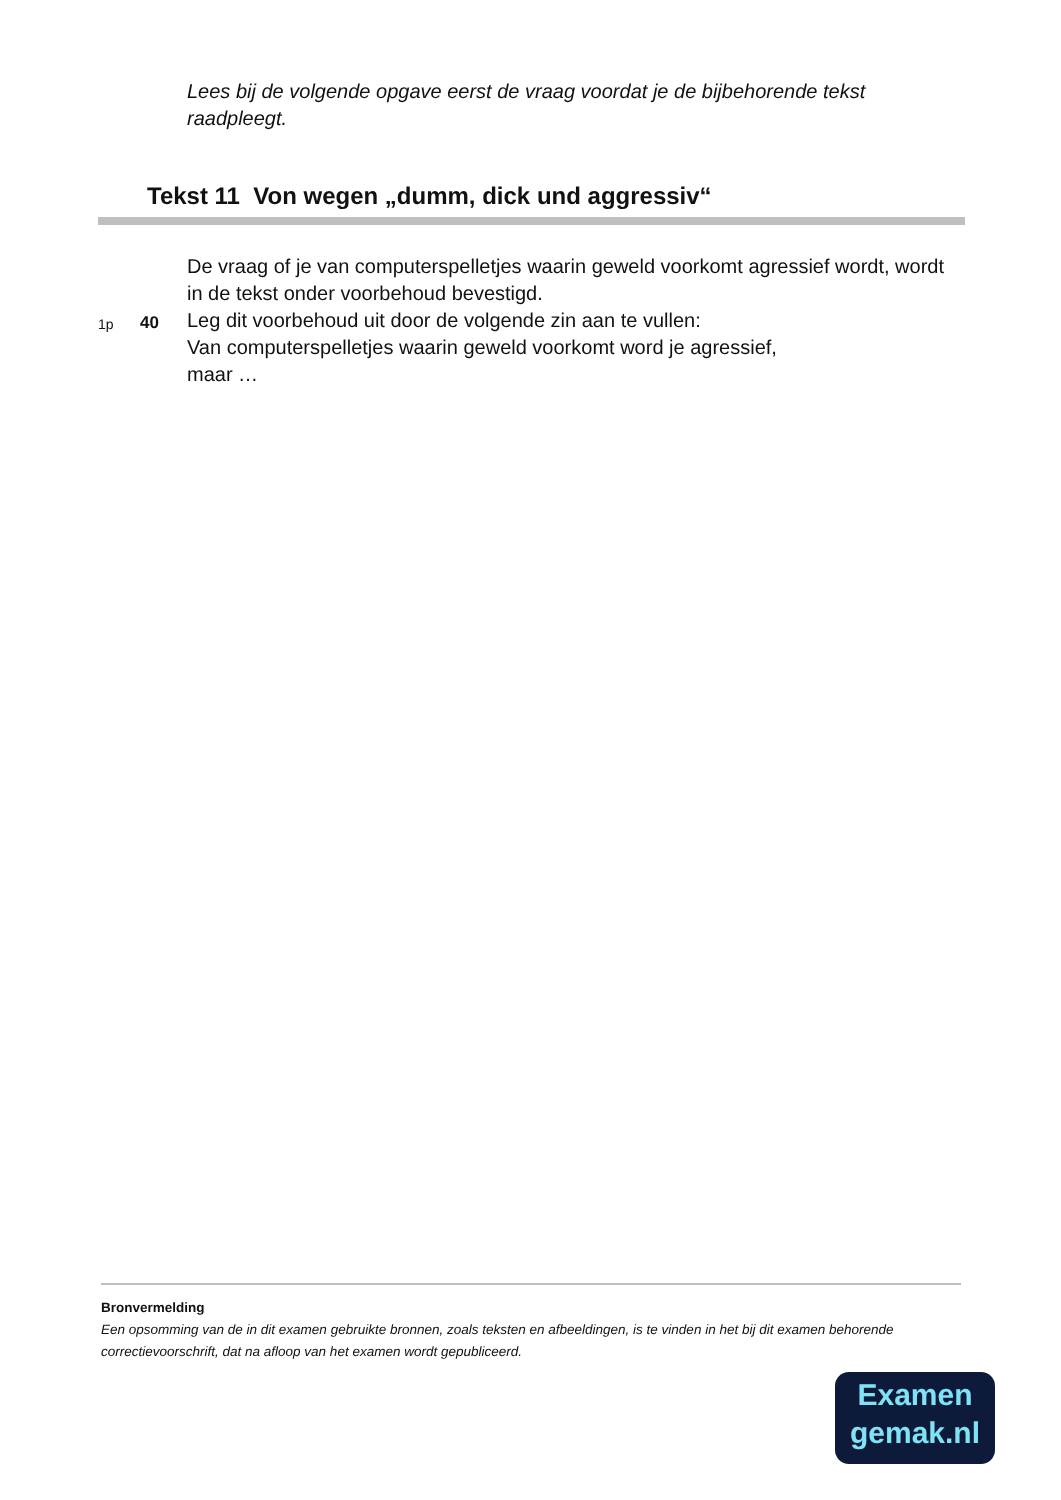Lees bij de volgende opgave eerst de vraag voordat je de bijbehorende tekst raadpleegt.
Tekst 11 Von wegen „dumm, dick und aggressiv“
De vraag of je van computerspelletjes waarin geweld voorkomt agressief wordt, wordt in de tekst onder voorbehoud bevestigd.
1p
40
Leg dit voorbehoud uit door de volgende zin aan te vullen:
Van computerspelletjes waarin geweld voorkomt word je agressief,
maar …
Bronvermelding
Een opsomming van de in dit examen gebruikte bronnen, zoals teksten en afbeeldingen, is te vinden in het bij dit examen behorende correctievoorschrift, dat na afloop van het examen wordt gepubliceerd.
Examen
gemak.nl